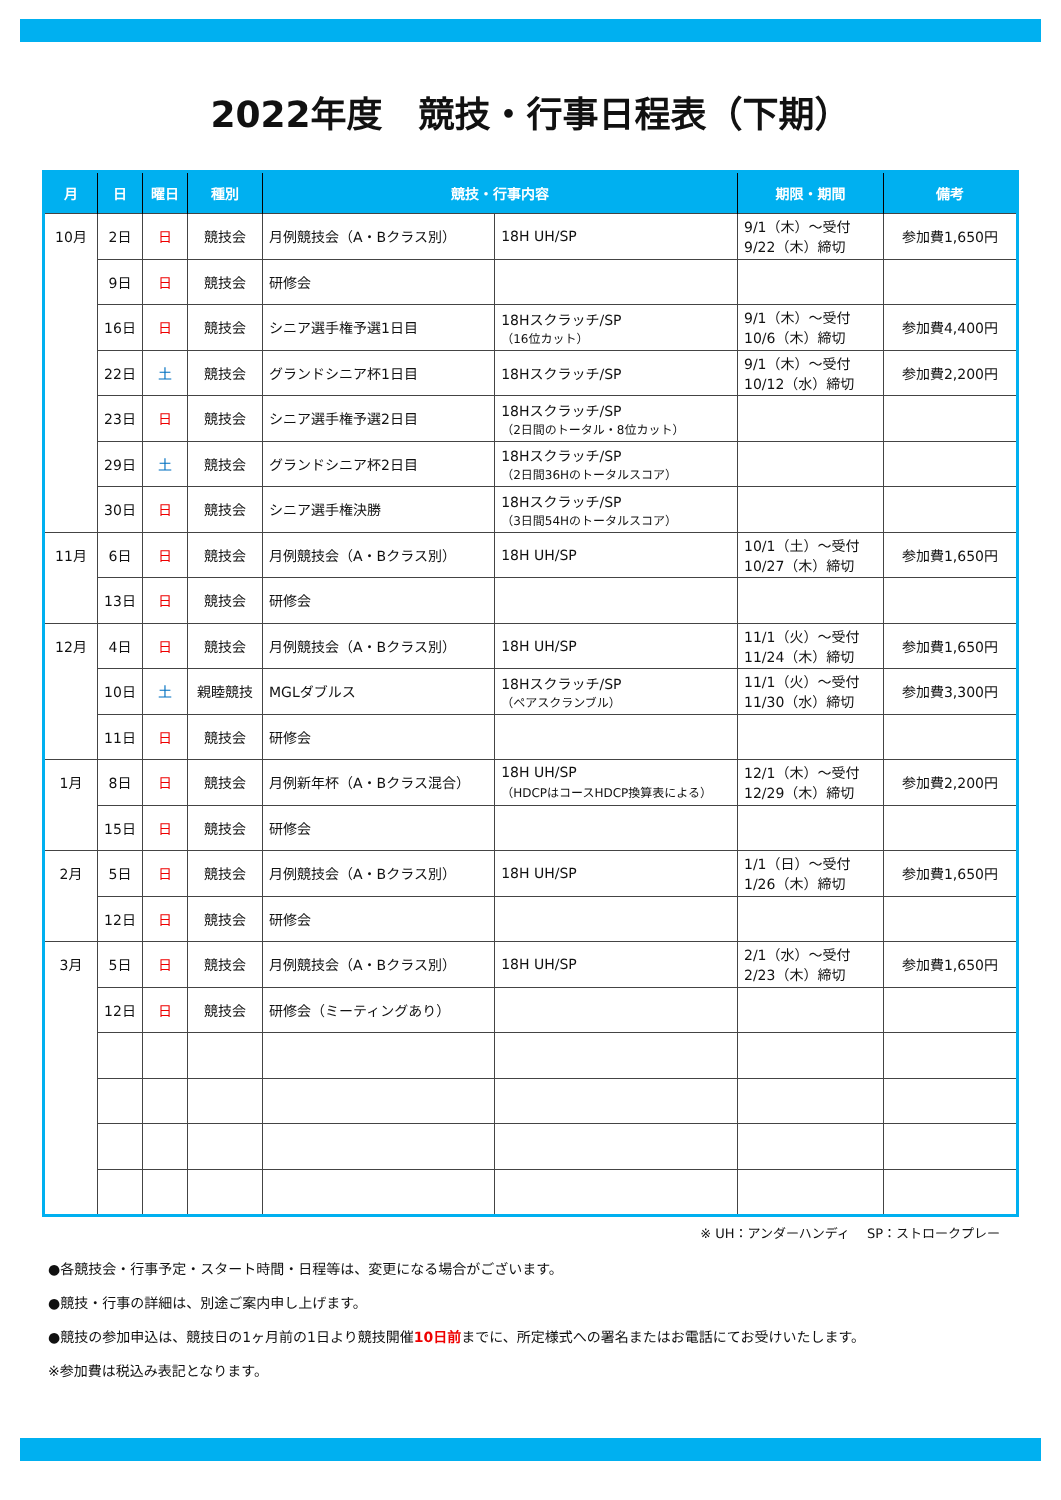2022年度　競技・行事日程表（下期）
| 月 | 日 | 曜日 | 種別 | 競技・行事内容 | | 期限・期間 | 備考 |
| --- | --- | --- | --- | --- | --- | --- | --- |
| 10月 | 2日 | 日 | 競技会 | 月例競技会（A・Bクラス別） | 18H UH/SP | 9/1（木）～受付 9/22（木）締切 | 参加費1,650円 |
| | 9日 | 日 | 競技会 | 研修会 | | | |
| | 16日 | 日 | 競技会 | シニア選手権予選1日目 | 18Hスクラッチ/SP （16位カット） | 9/1（木）～受付 10/6（木）締切 | 参加費4,400円 |
| | 22日 | 土 | 競技会 | グランドシニア杯1日目 | 18Hスクラッチ/SP | 9/1（木）～受付 10/12（水）締切 | 参加費2,200円 |
| | 23日 | 日 | 競技会 | シニア選手権予選2日目 | 18Hスクラッチ/SP （2日間のトータル・8位カット） | | |
| | 29日 | 土 | 競技会 | グランドシニア杯2日目 | 18Hスクラッチ/SP （2日間36Hのトータルスコア） | | |
| | 30日 | 日 | 競技会 | シニア選手権決勝 | 18Hスクラッチ/SP （3日間54Hのトータルスコア） | | |
| 11月 | 6日 | 日 | 競技会 | 月例競技会（A・Bクラス別） | 18H UH/SP | 10/1（土）～受付 10/27（木）締切 | 参加費1,650円 |
| | 13日 | 日 | 競技会 | 研修会 | | | |
| 12月 | 4日 | 日 | 競技会 | 月例競技会（A・Bクラス別） | 18H UH/SP | 11/1（火）～受付 11/24（木）締切 | 参加費1,650円 |
| | 10日 | 土 | 親睦競技 | MGLダブルス | 18Hスクラッチ/SP （ペアスクランブル） | 11/1（火）～受付 11/30（水）締切 | 参加費3,300円 |
| | 11日 | 日 | 競技会 | 研修会 | | | |
| 1月 | 8日 | 日 | 競技会 | 月例新年杯（A・Bクラス混合） | 18H UH/SP （HDCPはコースHDCP換算表による） | 12/1（木）～受付 12/29（木）締切 | 参加費2,200円 |
| | 15日 | 日 | 競技会 | 研修会 | | | |
| 2月 | 5日 | 日 | 競技会 | 月例競技会（A・Bクラス別） | 18H UH/SP | 1/1（日）～受付 1/26（木）締切 | 参加費1,650円 |
| | 12日 | 日 | 競技会 | 研修会 | | | |
| 3月 | 5日 | 日 | 競技会 | 月例競技会（A・Bクラス別） | 18H UH/SP | 2/1（水）～受付 2/23（木）締切 | 参加費1,650円 |
| | 12日 | 日 | 競技会 | 研修会（ミーティングあり） | | | |
※ UH：アンダーハンディ　 SP：ストロークプレー
●各競技会・行事予定・スタート時間・日程等は、変更になる場合がございます。
●競技・行事の詳細は、別途ご案内申し上げます。
●競技の参加申込は、競技日の1ヶ月前の1日より競技開催10日前までに、所定様式への署名またはお電話にてお受けいたします。
※参加費は税込み表記となります。